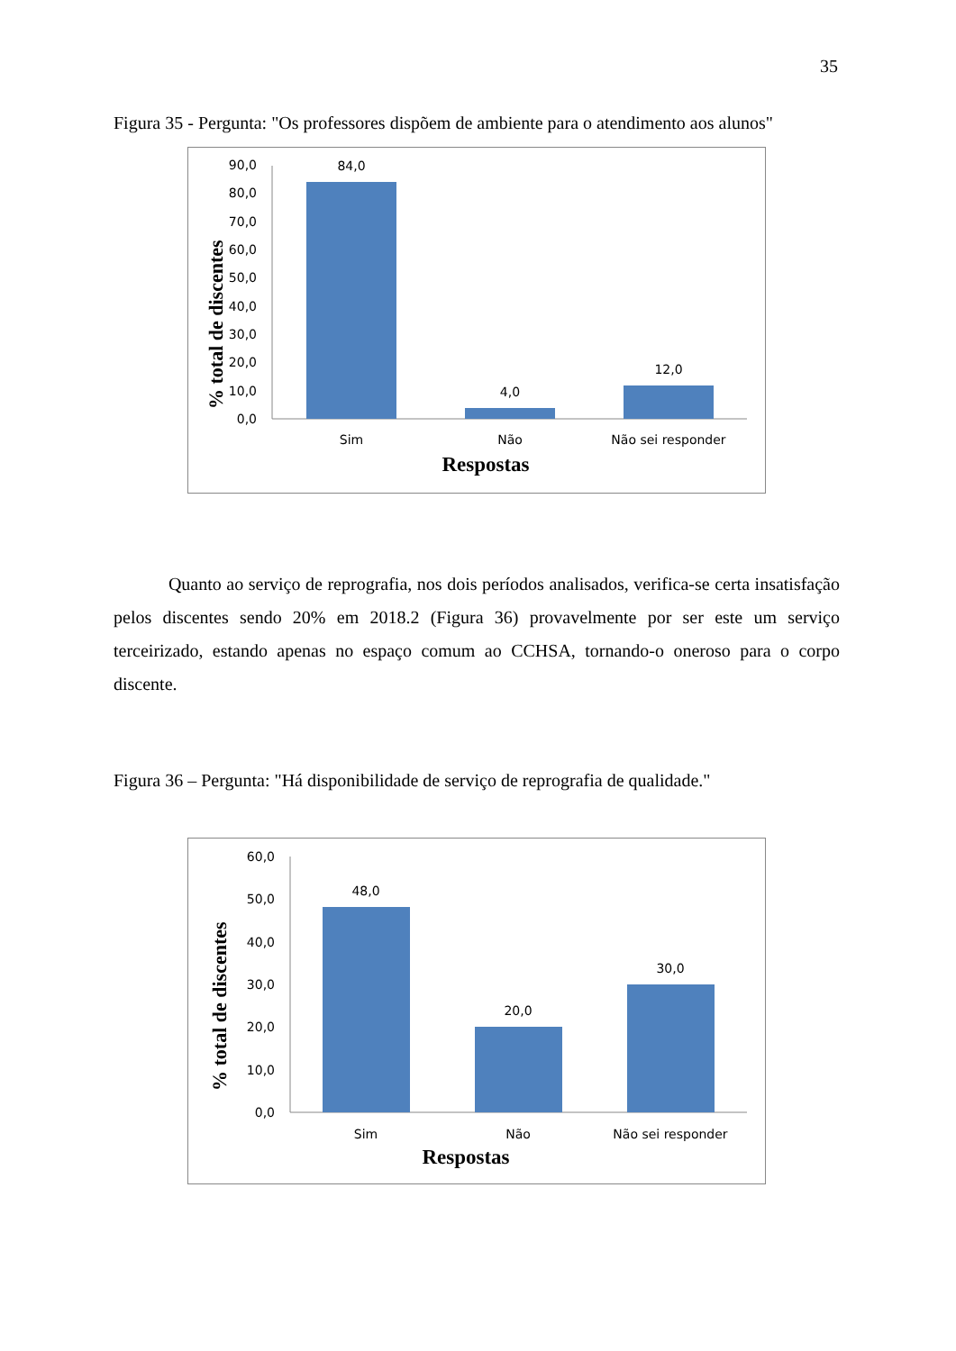35
Figura 35 - Pergunta: "Os professores dispõem de ambiente para o atendimento aos alunos"
% total de discentes
90,0
80,0
70,0
60,0
50,0
40,0
30,0
20,0
10,0
0,0
84,0
4,0
12,0
Sim
Não
Não sei responder
Respostas
Quanto ao serviço de reprografia, nos dois períodos analisados, verifica-se certa insatisfação pelos discentes sendo 20% em 2018.2 (Figura 36) provavelmente por ser este um serviço terceirizado, estando apenas no espaço comum ao CCHSA, tornando-o oneroso para o corpo discente.
Figura 36 – Pergunta: "Há disponibilidade de serviço de reprografia de qualidade."
% total de discentes
60,0
50,0
40,0
30,0
20,0
10,0
0,0
48,0
20,0
30,0
Sim
Não
Não sei responder
Respostas